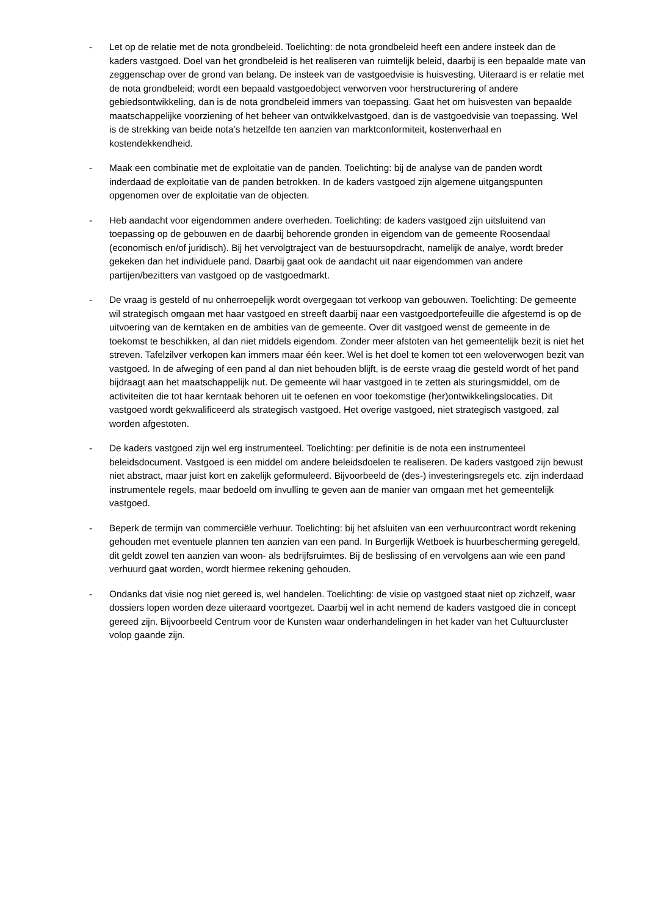- Let op de relatie met de nota grondbeleid. Toelichting: de nota grondbeleid heeft een andere insteek dan de kaders vastgoed. Doel van het grondbeleid is het realiseren van ruimtelijk beleid, daarbij is een bepaalde mate van zeggenschap over de grond van belang. De insteek van de vastgoedvisie is huisvesting. Uiteraard is er relatie met de nota grondbeleid; wordt een bepaald vastgoedobject verworven voor herstructurering of andere gebiedsontwikkeling, dan is de nota grondbeleid immers van toepassing. Gaat het om huisvesten van bepaalde maatschappelijke voorziening of het beheer van ontwikkelvastgoed, dan is de vastgoedvisie van toepassing. Wel is de strekking van beide nota’s hetzelfde ten aanzien van marktconformiteit, kostenverhaal en kostendekkendheid.
- Maak een combinatie met de exploitatie van de panden. Toelichting: bij de analyse van de panden wordt inderdaad de exploitatie van de panden betrokken. In de kaders vastgoed zijn algemene uitgangspunten opgenomen over de exploitatie van de objecten.
- Heb aandacht voor eigendommen andere overheden. Toelichting: de kaders vastgoed zijn uitsluitend van toepassing op de gebouwen en de daarbij behorende gronden in eigendom van de gemeente Roosendaal (economisch en/of juridisch). Bij het vervolgtraject van de bestuursopdracht, namelijk de analye, wordt breder gekeken dan het individuele pand. Daarbij gaat ook de aandacht uit naar eigendommen van andere partijen/bezitters van vastgoed op de vastgoedmarkt.
- De vraag is gesteld of nu onherroepelijk wordt overgegaan tot verkoop van gebouwen. Toelichting: De gemeente wil strategisch omgaan met haar vastgoed en streeft daarbij naar een vastgoedportefeuille die afgestemd is op de uitvoering van de kerntaken en de ambities van de gemeente. Over dit vastgoed wenst de gemeente in de toekomst te beschikken, al dan niet middels eigendom. Zonder meer afstoten van het gemeentelijk bezit is niet het streven. Tafelzilver verkopen kan immers maar één keer. Wel is het doel te komen tot een weloverwogen bezit van vastgoed. In de afweging of een pand al dan niet behouden blijft, is de eerste vraag die gesteld wordt of het pand bijdraagt aan het maatschappelijk nut. De gemeente wil haar vastgoed in te zetten als sturingsmiddel, om de activiteiten die tot haar kerntaak behoren uit te oefenen en voor toekomstige (her)ontwikkelingslocaties. Dit vastgoed wordt gekwalificeerd als strategisch vastgoed. Het overige vastgoed, niet strategisch vastgoed, zal worden afgestoten.
- De kaders vastgoed zijn wel erg instrumenteel. Toelichting: per definitie is de nota een instrumenteel beleidsdocument. Vastgoed is een middel om andere beleidsdoelen te realiseren. De kaders vastgoed zijn bewust niet abstract, maar juist kort en zakelijk geformuleerd. Bijvoorbeeld de (des-) investeringsregels etc. zijn inderdaad instrumentele regels, maar bedoeld om invulling te geven aan de manier van omgaan met het gemeentelijk vastgoed.
- Beperk de termijn van commerciële verhuur. Toelichting: bij het afsluiten van een verhuurcontract wordt rekening gehouden met eventuele plannen ten aanzien van een pand. In Burgerlijk Wetboek is huurbescherming geregeld, dit geldt zowel ten aanzien van woon- als bedrijfsruimtes. Bij de beslissing of en vervolgens aan wie een pand verhuurd gaat worden, wordt hiermee rekening gehouden.
- Ondanks dat visie nog niet gereed is, wel handelen. Toelichting: de visie op vastgoed staat niet op zichzelf, waar dossiers lopen worden deze uiteraard voortgezet. Daarbij wel in acht nemend de kaders vastgoed die in concept gereed zijn. Bijvoorbeeld Centrum voor de Kunsten waar onderhandelingen in het kader van het Cultuurcluster volop gaande zijn.